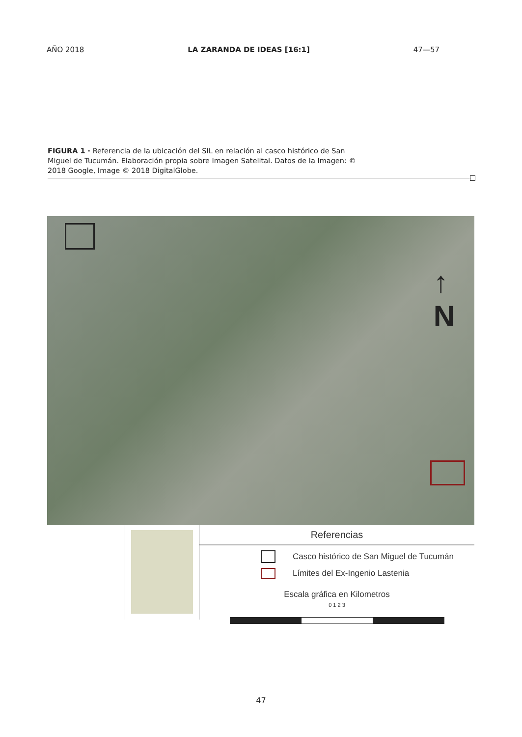AÑO 2018 LA ZARANDA DE IDEAS [16:1] 47—57
FIGURA 1 · Referencia de la ubicación del SIL en relación al casco histórico de San Miguel de Tucumán. Elaboración propia sobre Imagen Satelital. Datos de la Imagen: © 2018 Google, Image © 2018 DigitalGlobe.
↑
N
Referencias
Casco histórico de San Miguel de Tucumán
Límites del Ex-Ingenio Lastenia
Escala gráfica en Kilometros
0 1 2 3
47